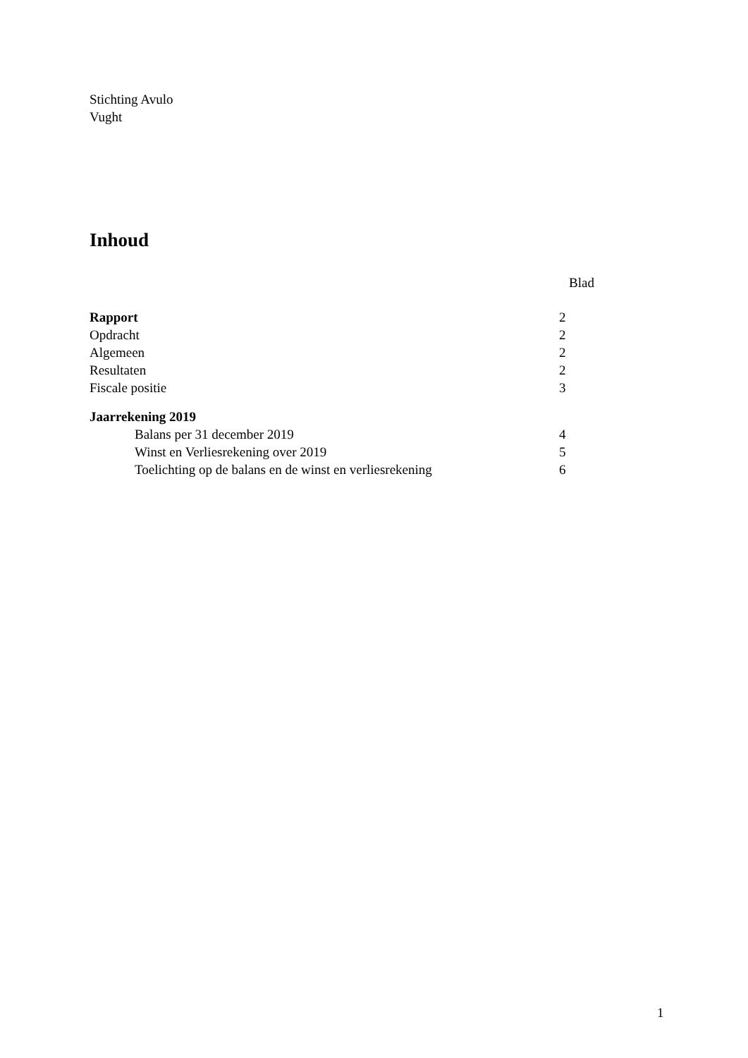Stichting Avulo
Vught
Inhoud
| | Blad |
| Rapport | 2 |
| Opdracht | 2 |
| Algemeen | 2 |
| Resultaten | 2 |
| Fiscale positie | 3 |
| Jaarrekening 2019 | |
| Balans per 31 december 2019 | 4 |
| Winst en Verliesrekening over 2019 | 5 |
| Toelichting op de balans en de winst en verliesrekening | 6 |
1